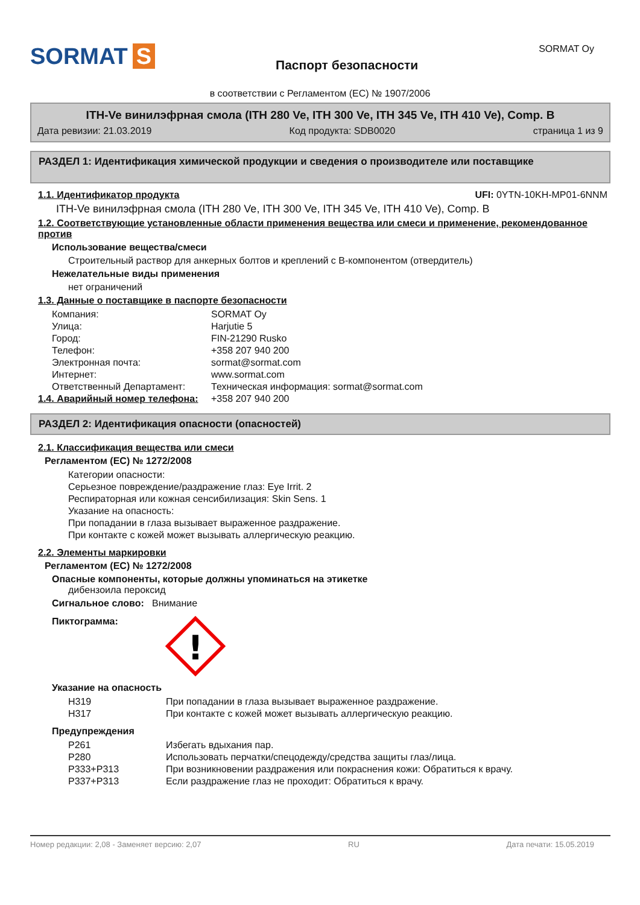SORMAT S
Паспорт безопасности
SORMAT Oy
в соответствии с Регламентом (ЕС) № 1907/2006
ITH-Ve винилэфрная смола (ITH 280 Ve, ITH 300 Ve, ITH 345 Ve, ITH 410 Ve), Comp. B
Дата ревизии: 21.03.2019 Код продукта: SDB0020 страница 1 из 9
РАЗДЕЛ 1: Идентификация химической продукции и сведения о производителе или поставщике
1.1. Идентификатор продукта UFI: 0YTN-10KH-MP01-6NNM
ITH-Ve винилэфрная смола (ITH 280 Ve, ITH 300 Ve, ITH 345 Ve, ITH 410 Ve), Comp. B
1.2. Соответствующие установленные области применения вещества или смеси и применение, рекомендованное против
Использование вещества/смеси
Строительный раствор для анкерных болтов и креплений с B-компонентом (отвердитель)
Нежелательные виды применения
нет ограничений
1.3. Данные о поставщике в паспорте безопасности
| Компания: | SORMAT Oy |
| Улица: | Harjutie 5 |
| Город: | FIN-21290 Rusko |
| Телефон: | +358 207 940 200 |
| Электронная почта: | sormat@sormat.com |
| Интернет: | www.sormat.com |
| Ответственный Департамент: | Техническая информация: sormat@sormat.com |
| 1.4. Аварийный номер телефона: | +358 207 940 200 |
РАЗДЕЛ 2: Идентификация опасности (опасностей)
2.1. Классификация вещества или смеси
Регламентом (ЕС) № 1272/2008
Категории опасности:
Серьезное повреждение/раздражение глаз: Eye Irrit. 2
Респираторная или кожная сенсибилизация: Skin Sens. 1
Указание на опасность:
При попадании в глаза вызывает выраженное раздражение.
При контакте с кожей может вызывать аллергическую реакцию.
2.2. Элементы маркировки
Регламентом (ЕС) № 1272/2008
Опасные компоненты, которые должны упоминаться на этикетке
дибензоила пероксид
Сигнальное слово: Внимание
Пиктограмма:
!
Указание на опасность
| H319 | При попадании в глаза вызывает выраженное раздражение. |
| H317 | При контакте с кожей может вызывать аллергическую реакцию. |
Предупреждения
| P261 | Избегать вдыхания пар. |
| P280 | Использовать перчатки/спецодежду/средства защиты глаз/лица. |
| P333+P313 | При возникновении раздражения или покраснения кожи: Обратиться к врачу. |
| P337+P313 | Если раздражение глаз не проходит: Обратиться к врачу. |
Номер редакции: 2,08 - Заменяет версию: 2,07 RU Дата печати: 15.05.2019